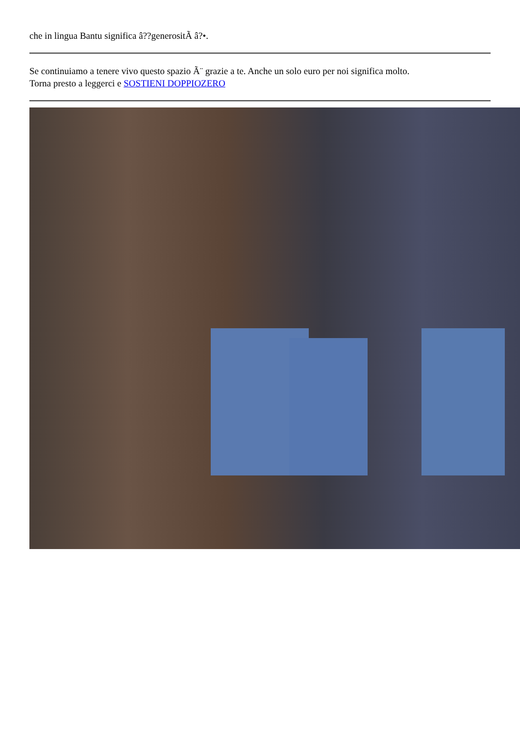che in lingua Bantu significa â??generositÃ â?•.
Se continuiamo a tenere vivo questo spazio Ã¨ grazie a te. Anche un solo euro per noi significa molto.
Torna presto a leggerci e SOSTIENI DOPPIOZERO